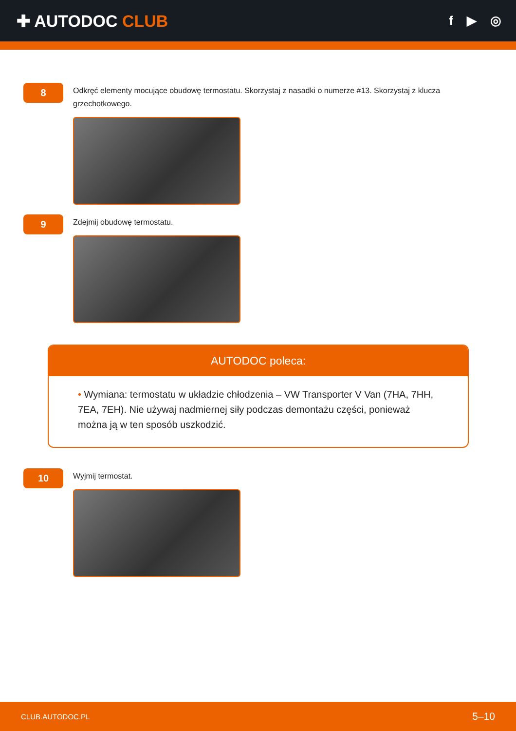✚ AUTODOC CLUB
f ▶ ◎
8
Odkręć elementy mocujące obudowę termostatu. Skorzystaj z nasadki o numerze #13. Skorzystaj z klucza grzechotkowego.
9
Zdejmij obudowę termostatu.
AUTODOC poleca:
• Wymiana: termostatu w układzie chłodzenia – VW Transporter V Van (7HA, 7HH, 7EA, 7EH). Nie używaj nadmiernej siły podczas demontażu części, ponieważ można ją w ten sposób uszkodzić.
10
Wyjmij termostat.
CLUB.AUTODOC.PL 5–10